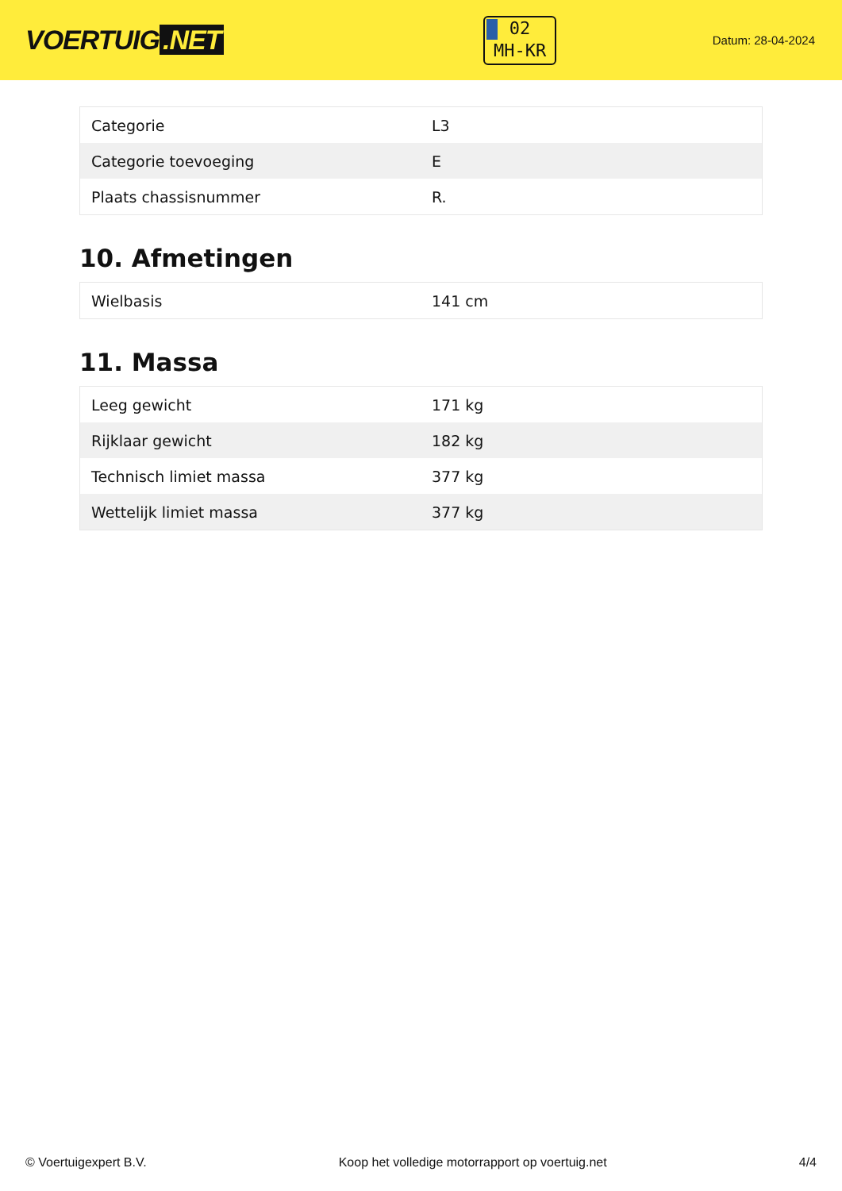VOERTUIG.NET
02
MH-KR
Datum: 28-04-2024
| Categorie | L3 |
| Categorie toevoeging | E |
| Plaats chassisnummer | R. |
10. Afmetingen
| Wielbasis | 141 cm |
11. Massa
| Leeg gewicht | 171 kg |
| Rijklaar gewicht | 182 kg |
| Technisch limiet massa | 377 kg |
| Wettelijk limiet massa | 377 kg |
© Voertuigexpert B.V. Koop het volledige motorrapport op voertuig.net 4/4